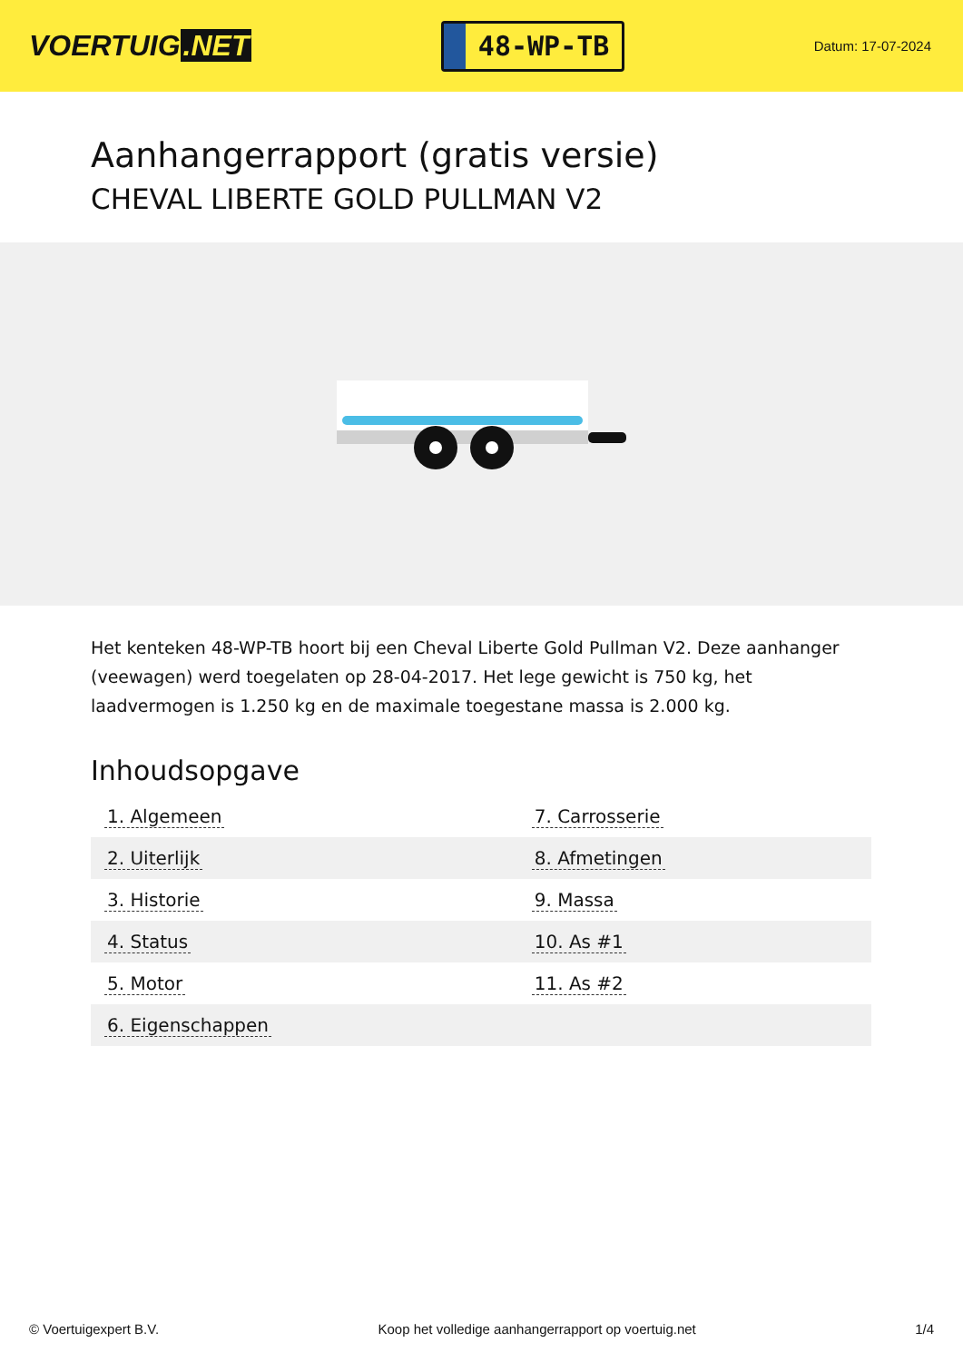VOERTUIG.NET
48-WP-TB
Datum: 17-07-2024
Aanhangerrapport (gratis versie)
CHEVAL LIBERTE GOLD PULLMAN V2
Het kenteken 48-WP-TB hoort bij een Cheval Liberte Gold Pullman V2. Deze aanhanger (veewagen) werd toegelaten op 28-04-2017. Het lege gewicht is 750 kg, het laadvermogen is 1.250 kg en de maximale toegestane massa is 2.000 kg.
Inhoudsopgave
| 1. Algemeen | 7. Carrosserie |
| 2. Uiterlijk | 8. Afmetingen |
| 3. Historie | 9. Massa |
| 4. Status | 10. As #1 |
| 5. Motor | 11. As #2 |
| 6. Eigenschappen | |
© Voertuigexpert B.V. Koop het volledige aanhangerrapport op voertuig.net 1/4